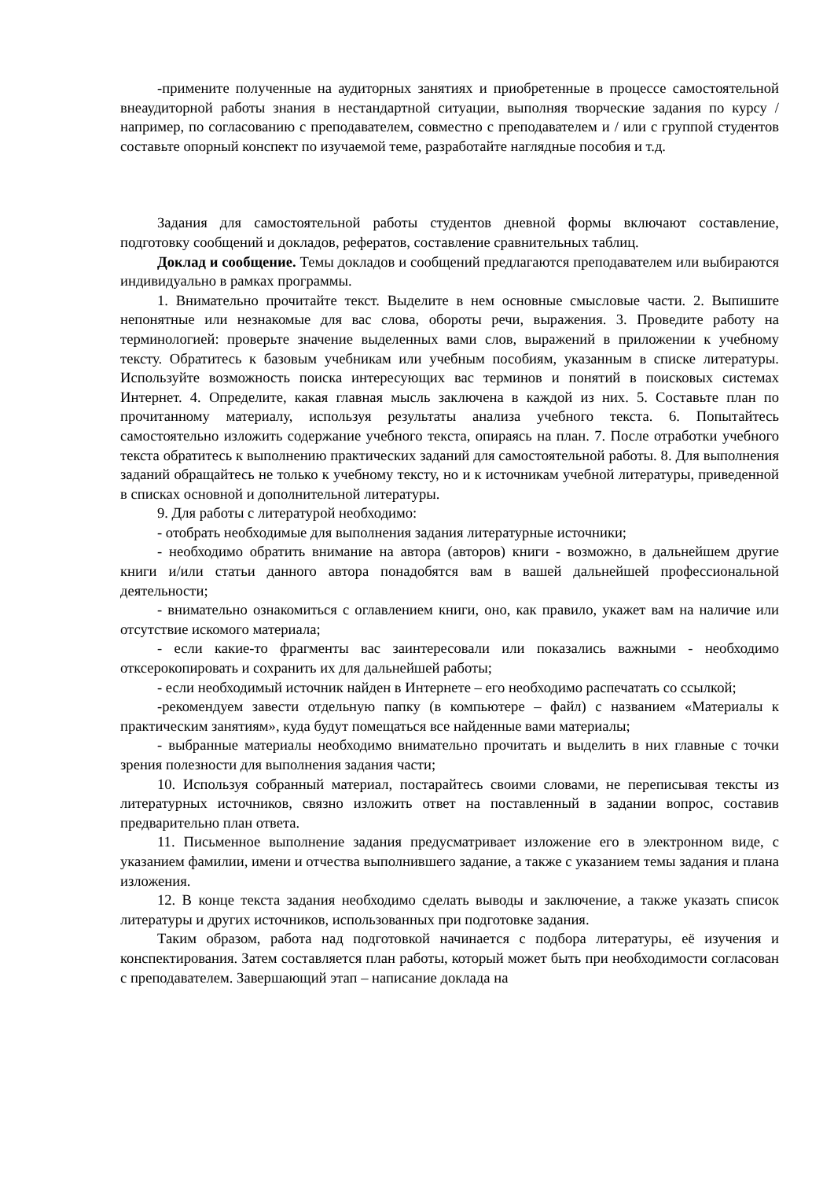-примените полученные на аудиторных занятиях и приобретенные в процессе самостоятельной внеаудиторной работы знания в нестандартной ситуации, выполняя творческие задания по курсу /например, по согласованию с преподавателем, совместно с преподавателем и / или с группой студентов составьте опорный конспект по изучаемой теме, разработайте наглядные пособия и т.д.
Задания для самостоятельной работы студентов дневной формы включают составление, подготовку сообщений и докладов, рефератов, составление сравнительных таблиц.
Доклад и сообщение. Темы докладов и сообщений предлагаются преподавателем или выбираются индивидуально в рамках программы.
1. Внимательно прочитайте текст. Выделите в нем основные смысловые части. 2. Выпишите непонятные или незнакомые для вас слова, обороты речи, выражения. 3. Проведите работу на терминологией: проверьте значение выделенных вами слов, выражений в приложении к учебному тексту. Обратитесь к базовым учебникам или учебным пособиям, указанным в списке литературы. Используйте возможность поиска интересующих вас терминов и понятий в поисковых системах Интернет. 4. Определите, какая главная мысль заключена в каждой из них. 5. Составьте план по прочитанному материалу, используя результаты анализа учебного текста. 6. Попытайтесь самостоятельно изложить содержание учебного текста, опираясь на план. 7. После отработки учебного текста обратитесь к выполнению практических заданий для самостоятельной работы. 8. Для выполнения заданий обращайтесь не только к учебному тексту, но и к источникам учебной литературы, приведенной в списках основной и дополнительной литературы.
9. Для работы с литературой необходимо:
- отобрать необходимые для выполнения задания литературные источники;
- необходимо обратить внимание на автора (авторов) книги - возможно, в дальнейшем другие книги и/или статьи данного автора понадобятся вам в вашей дальнейшей профессиональной деятельности;
- внимательно ознакомиться с оглавлением книги, оно, как правило, укажет вам на наличие или отсутствие искомого материала;
- если какие-то фрагменты вас заинтересовали или показались важными - необходимо отксерокопировать и сохранить их для дальнейшей работы;
- если необходимый источник найден в Интернете – его необходимо распечатать со ссылкой;
-рекомендуем завести отдельную папку (в компьютере – файл) с названием «Материалы к практическим занятиям», куда будут помещаться все найденные вами материалы;
- выбранные материалы необходимо внимательно прочитать и выделить в них главные с точки зрения полезности для выполнения задания части;
10. Используя собранный материал, постарайтесь своими словами, не переписывая тексты из литературных источников, связно изложить ответ на поставленный в задании вопрос, составив предварительно план ответа.
11. Письменное выполнение задания предусматривает изложение его в электронном виде, с указанием фамилии, имени и отчества выполнившего задание, а также с указанием темы задания и плана изложения.
12. В конце текста задания необходимо сделать выводы и заключение, а также указать список литературы и других источников, использованных при подготовке задания.
Таким образом, работа над подготовкой начинается с подбора литературы, её изучения и конспектирования. Затем составляется план работы, который может быть при необходимости согласован с преподавателем. Завершающий этап – написание доклада на